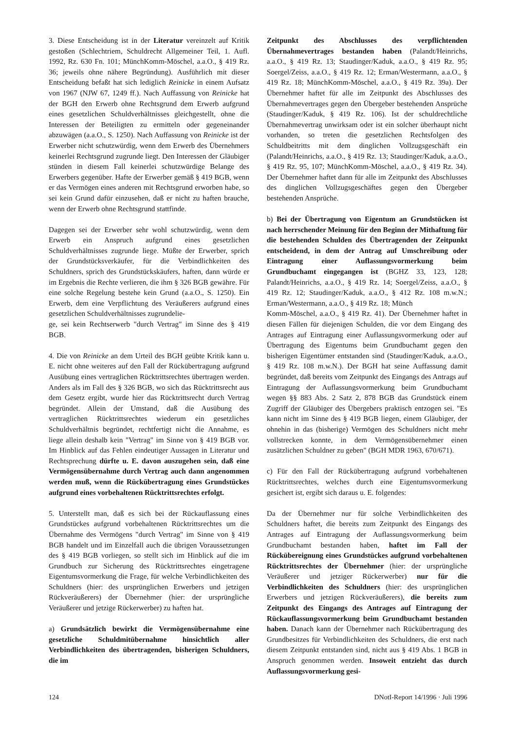3. Diese Entscheidung ist in der Literatur vereinzelt auf Kritik gestoßen (Schlechtriem, Schuldrecht Allgemeiner Teil, 1. Aufl. 1992, Rz. 630 Fn. 101; MünchKomm-Möschel, a.a.O., § 419 Rz. 36; jeweils ohne nähere Begründung). Ausführlich mit dieser Entscheidung befaßt hat sich lediglich Reinicke in einem Aufsatz von 1967 (NJW 67, 1249 ff.). Nach Auffassung von Reinicke hat der BGH den Erwerb ohne Rechtsgrund dem Erwerb aufgrund eines gesetzlichen Schuldverhältnisses gleichgestellt, ohne die Interessen der Beteiligten zu ermitteln oder gegeneinander abzuwägen (a.a.O., S. 1250). Nach Auffassung von Reinicke ist der Erwerber nicht schutzwürdig, wenn dem Erwerb des Übernehmers keinerlei Rechtsgrund zugrunde liegt. Den Interessen der Gläubiger stünden in diesem Fall keinerlei schutzwürdige Belange des Erwerbers gegenüber. Hafte der Erwerber gemäß § 419 BGB, wenn er das Vermögen eines anderen mit Rechtsgrund erworben habe, so sei kein Grund dafür einzusehen, daß er nicht zu haften brauche, wenn der Erwerb ohne Rechtsgrund stattfinde.
Dagegen sei der Erwerber sehr wohl schutzwürdig, wenn dem Erwerb ein Anspruch aufgrund eines gesetzlichen Schuldverhältnisses zugrunde liege. Müßte der Erwerber, sprich der Grundstücksverkäufer, für die Verbindlichkeiten des Schuldners, sprich des Grundstückskäufers, haften, dann würde er im Ergebnis die Rechte verlieren, die ihm § 326 BGB gewähre. Für eine solche Regelung bestehe kein Grund (a.a.O., S. 1250). Ein Erwerb, dem eine Verpflichtung des Veräußerers aufgrund eines gesetzlichen Schuldverhältnisses zugrundelie-
ge, sei kein Rechtserwerb "durch Vertrag" im Sinne des § 419 BGB.
4. Die von Reinicke an dem Urteil des BGH geübte Kritik kann u. E. nicht ohne weiteres auf den Fall der Rückübertragung aufgrund Ausübung eines vertraglichen Rücktrittsrechtes übertragen werden. Anders als im Fall des § 326 BGB, wo sich das Rücktrittsrecht aus dem Gesetz ergibt, wurde hier das Rücktrittsrecht durch Vertrag begründet. Allein der Umstand, daß die Ausübung des vertraglichen Rücktrittsrechtes wiederum ein gesetzliches Schuldverhältnis begründet, rechtfertigt nicht die Annahme, es liege allein deshalb kein "Vertrag" im Sinne von § 419 BGB vor. Im Hinblick auf das Fehlen eindeutiger Aussagen in Literatur und Rechtsprechung dürfte u. E. davon auszugehen sein, daß eine Vermögensübernahme durch Vertrag auch dann angenommen werden muß, wenn die Rückübertragung eines Grundstückes aufgrund eines vorbehaltenen Rücktrittsrechtes erfolgt.
5. Unterstellt man, daß es sich bei der Rückauflassung eines Grundstückes aufgrund vorbehaltenen Rücktrittsrechtes um die Übernahme des Vermögens "durch Vertrag" im Sinne von § 419 BGB handelt und im Einzelfall auch die übrigen Voraussetzungen des § 419 BGB vorliegen, so stellt sich im Hinblick auf die im Grundbuch zur Sicherung des Rücktrittsrechtes eingetragene Eigentumsvormerkung die Frage, für welche Verbindlichkeiten des Schuldners (hier: des ursprünglichen Erwerbers und jetzigen Rückveräußerers) der Übernehmer (hier: der ursprüngliche Veräußerer und jetzige Rückerwerber) zu haften hat.
a) Grundsätzlich bewirkt die Vermögensübernahme eine gesetzliche Schuldmitübernahme hinsichtlich aller Verbindlichkeiten des übertragenden, bisherigen Schuldners, die im
Zeitpunkt des Abschlusses des verpflichtenden Übernahmevertrages bestanden haben (Palandt/Heinrichs, a.a.O., § 419 Rz. 13; Staudinger/Kaduk, a.a.O., § 419 Rz. 95; Soergel/Zeiss, a.a.O., § 419 Rz. 12; Erman/Westermann, a.a.O., § 419 Rz. 18; MünchKomm-Möschel, a.a.O., § 419 Rz. 39a). Der Übernehmer haftet für alle im Zeitpunkt des Abschlusses des Übernahmevertrages gegen den Übergeber bestehenden Ansprüche (Staudinger/Kaduk, § 419 Rz. 106). Ist der schuldrechtliche Übernahmevertrag unwirksam oder ist ein solcher überhaupt nicht vorhanden, so treten die gesetzlichen Rechtsfolgen des Schuldbeitritts mit dem dinglichen Vollzugsgeschäft ein (Palandt/Heinrichs, a.a.O., § 419 Rz. 13; Staudinger/Kaduk, a.a.O., § 419 Rz. 95, 107; MünchKomm-Möschel, a.a.O., § 419 Rz. 34). Der Übernehmer haftet dann für alle im Zeitpunkt des Abschlusses des dinglichen Vollzugsgeschäftes gegen den Übergeber bestehenden Ansprüche.
b) Bei der Übertragung von Eigentum an Grundstücken ist nach herrschender Meinung für den Beginn der Mithaftung für die bestehenden Schulden des Übertragenden der Zeitpunkt entscheidend, in dem der Antrag auf Umschreibung oder Eintragung einer Auflassungsvormerkung beim Grundbuchamt eingegangen ist (BGHZ 33, 123, 128; Palandt/Heinrichs, a.a.O., § 419 Rz. 14; Soergel/Zeiss, a.a.O., § 419 Rz. 12; Staudinger/Kaduk, a.a.O., § 412 Rz. 108 m.w.N.; Erman/Westermann, a.a.O., § 419 Rz. 18; Münch
Komm-Möschel, a.a.O., § 419 Rz. 41). Der Übernehmer haftet in diesen Fällen für diejenigen Schulden, die vor dem Eingang des Antrages auf Eintragung einer Auflassungsvormerkung oder auf Übertragung des Eigentums beim Grundbuchamt gegen den bisherigen Eigentümer entstanden sind (Staudinger/Kaduk, a.a.O., § 419 Rz. 108 m.w.N.). Der BGH hat seine Auffassung damit begründet, daß bereits vom Zeitpunkt des Eingangs des Antrags auf Eintragung der Auflassungsvormerkung beim Grundbuchamt wegen §§ 883 Abs. 2 Satz 2, 878 BGB das Grundstück einem Zugriff der Gläubiger des Übergebers praktisch entzogen sei. "Es kann nicht im Sinne des § 419 BGB liegen, einem Gläubiger, der ohnehin in das (bisherige) Vermögen des Schuldners nicht mehr vollstrecken konnte, in dem Vermögensübernehmer einen zusätzlichen Schuldner zu geben" (BGH MDR 1963, 670/671).
c) Für den Fall der Rückübertragung aufgrund vorbehaltenen Rücktrittsrechtes, welches durch eine Eigentumsvormerkung gesichert ist, ergibt sich daraus u. E. folgendes:
Da der Übernehmer nur für solche Verbindlichkeiten des Schuldners haftet, die bereits zum Zeitpunkt des Eingangs des Antrages auf Eintragung der Auflassungsvormerkung beim Grundbuchamt bestanden haben, haftet im Fall der Rückübereignung eines Grundstückes aufgrund vorbehaltenen Rücktrittsrechtes der Übernehmer (hier: der ursprüngliche Veräußerer und jetziger Rückerwerber) nur für die Verbindlichkeiten des Schuldners (hier: des ursprünglichen Erwerbers und jetzigen Rückveräußerers), die bereits zum Zeitpunkt des Eingangs des Antrages auf Eintragung der Rückauflassungsvormerkung beim Grundbuchamt bestanden haben. Danach kann der Übernehmer nach Rückübertragung des Grundbesitzes für Verbindlichkeiten des Schuldners, die erst nach diesem Zeitpunkt entstanden sind, nicht aus § 419 Abs. 1 BGB in Anspruch genommen werden. Insoweit entzieht das durch Auflassungsvormerkung gesi-
124 DNotI-Report 14/1996 · Juli 1996